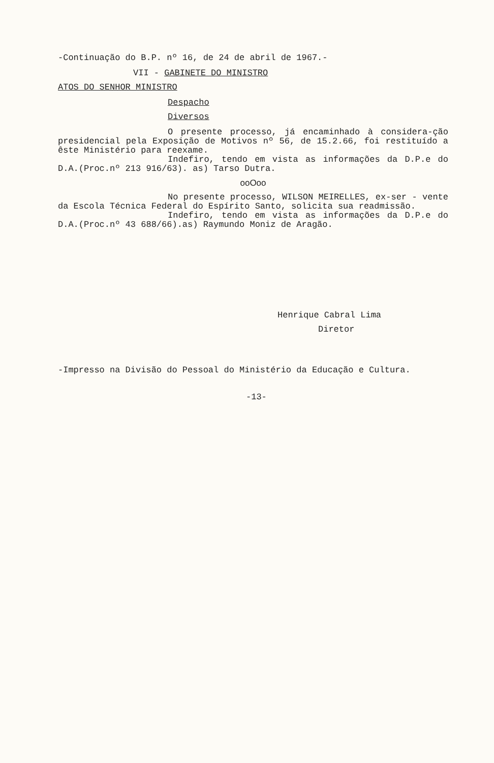-Continuação do B.P. nº 16, de 24 de abril de 1967.-
VII - GABINETE DO MINISTRO
ATOS DO SENHOR MINISTRO
Despacho
Diversos
O presente processo, já encaminhado à considera-ção presidencial pela Exposição de Motivos nº 56, de 15.2.66, foi restituído a êste Ministério para reexame.
Indefiro, tendo em vista as informações da D.P.e do D.A.(Proc.nº 213 916/63). as) Tarso Dutra.
ooOoo
No presente processo, WILSON MEIRELLES, ex-ser - vente da Escola Técnica Federal do Espírito Santo, solicita sua readmissão.
Indefiro, tendo em vista as informações da D.P.e do D.A.(Proc.nº 43 688/66).as) Raymundo Moniz de Aragão.
Henrique Cabral Lima
Diretor
-Impresso na Divisão do Pessoal do Ministério da Educação e Cultura.
-13-